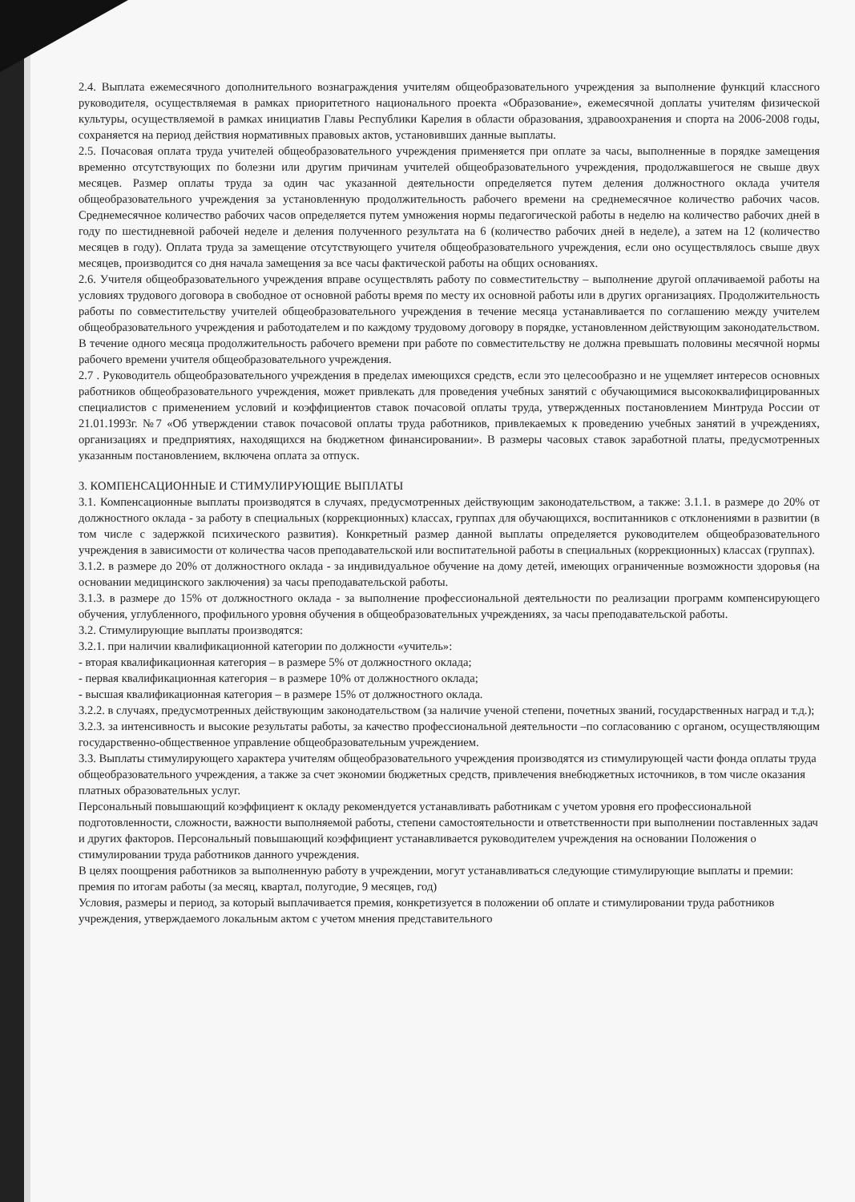2.4. Выплата ежемесячного дополнительного вознаграждения учителям общеобразовательного учреждения за выполнение функций классного руководителя, осуществляемая в рамках приоритетного национального проекта «Образование», ежемесячной доплаты учителям физической культуры, осуществляемой в рамках инициатив Главы Республики Карелия в области образования, здравоохранения и спорта на 2006-2008 годы, сохраняется на период действия нормативных правовых актов, установивших данные выплаты.
2.5. Почасовая оплата труда учителей общеобразовательного учреждения применяется при оплате за часы, выполненные в порядке замещения временно отсутствующих по болезни или другим причинам учителей общеобразовательного учреждения, продолжавшегося не свыше двух месяцев. Размер оплаты труда за один час указанной деятельности определяется путем деления должностного оклада учителя общеобразовательного учреждения за установленную продолжительность рабочего времени на среднемесячное количество рабочих часов. Среднемесячное количество рабочих часов определяется путем умножения нормы педагогической работы в неделю на количество рабочих дней в году по шестидневной рабочей неделе и деления полученного результата на 6 (количество рабочих дней в неделе), а затем на 12 (количество месяцев в году). Оплата труда за замещение отсутствующего учителя общеобразовательного учреждения, если оно осуществлялось свыше двух месяцев, производится со дня начала замещения за все часы фактической работы на общих основаниях.
2.6. Учителя общеобразовательного учреждения вправе осуществлять работу по совместительству – выполнение другой оплачиваемой работы на условиях трудового договора в свободное от основной работы время по месту их основной работы или в других организациях. Продолжительность работы по совместительству учителей общеобразовательного учреждения в течение месяца устанавливается по соглашению между учителем общеобразовательного учреждения и работодателем и по каждому трудовому договору в порядке, установленном действующим законодательством. В течение одного месяца продолжительность рабочего времени при работе по совместительству не должна превышать половины месячной нормы рабочего времени учителя общеобразовательного учреждения.
2.7 . Руководитель общеобразовательного учреждения в пределах имеющихся средств, если это целесообразно и не ущемляет интересов основных работников общеобразовательного учреждения, может привлекать для проведения учебных занятий с обучающимися высококвалифицированных специалистов с применением условий и коэффициентов ставок почасовой оплаты труда, утвержденных постановлением Минтруда России от 21.01.1993г. №7 «Об утверждении ставок почасовой оплаты труда работников, привлекаемых к проведению учебных занятий в учреждениях, организациях и предприятиях, находящихся на бюджетном финансировании». В размеры часовых ставок заработной платы, предусмотренных указанным постановлением, включена оплата за отпуск.
3. КОМПЕНСАЦИОННЫЕ И СТИМУЛИРУЮЩИЕ ВЫПЛАТЫ
3.1. Компенсационные выплаты производятся в случаях, предусмотренных действующим законодательством, а также: 3.1.1. в размере до 20% от должностного оклада - за работу в специальных (коррекционных) классах, группах для обучающихся, воспитанников с отклонениями в развитии (в том числе с задержкой психического развития). Конкретный размер данной выплаты определяется руководителем общеобразовательного учреждения в зависимости от количества часов преподавательской или воспитательной работы в специальных (коррекционных) классах (группах).
3.1.2. в размере до 20% от должностного оклада - за индивидуальное обучение на дому детей, имеющих ограниченные возможности здоровья (на основании медицинского заключения) за часы преподавательской работы.
3.1.3. в размере до 15% от должностного оклада - за выполнение профессиональной деятельности по реализации программ компенсирующего обучения, углубленного, профильного уровня обучения в общеобразовательных учреждениях, за часы преподавательской работы.
3.2. Стимулирующие выплаты производятся:
3.2.1. при наличии квалификационной категории по должности «учитель»:
- вторая квалификационная категория – в размере 5% от должностного оклада;
- первая квалификационная категория – в размере 10% от должностного оклада;
- высшая квалификационная категория – в размере 15% от должностного оклада.
3.2.2. в случаях, предусмотренных действующим законодательством (за наличие ученой степени, почетных званий, государственных наград и т.д.);
3.2.3. за интенсивность и высокие результаты работы, за качество профессиональной деятельности –по согласованию с органом, осуществляющим государственно-общественное управление общеобразовательным учреждением.
3.3. Выплаты стимулирующего характера учителям общеобразовательного учреждения производятся из стимулирующей части фонда оплаты труда общеобразовательного учреждения, а также за счет экономии бюджетных средств, привлечения внебюджетных источников, в том числе оказания платных образовательных услуг.
Персональный повышающий коэффициент к окладу рекомендуется устанавливать работникам с учетом уровня его профессиональной подготовленности, сложности, важности выполняемой работы, степени самостоятельности и ответственности при выполнении поставленных задач и других факторов. Персональный повышающий коэффициент устанавливается руководителем учреждения на основании Положения о стимулировании труда работников данного учреждения.
В целях поощрения работников за выполненную работу в учреждении, могут устанавливаться следующие стимулирующие выплаты и премии:
премия по итогам работы (за месяц, квартал, полугодие, 9 месяцев, год)
Условия, размеры и период, за который выплачивается премия, конкретизуется в положении об оплате и стимулировании труда работников учреждения, утверждаемого локальным актом с учетом мнения представительного